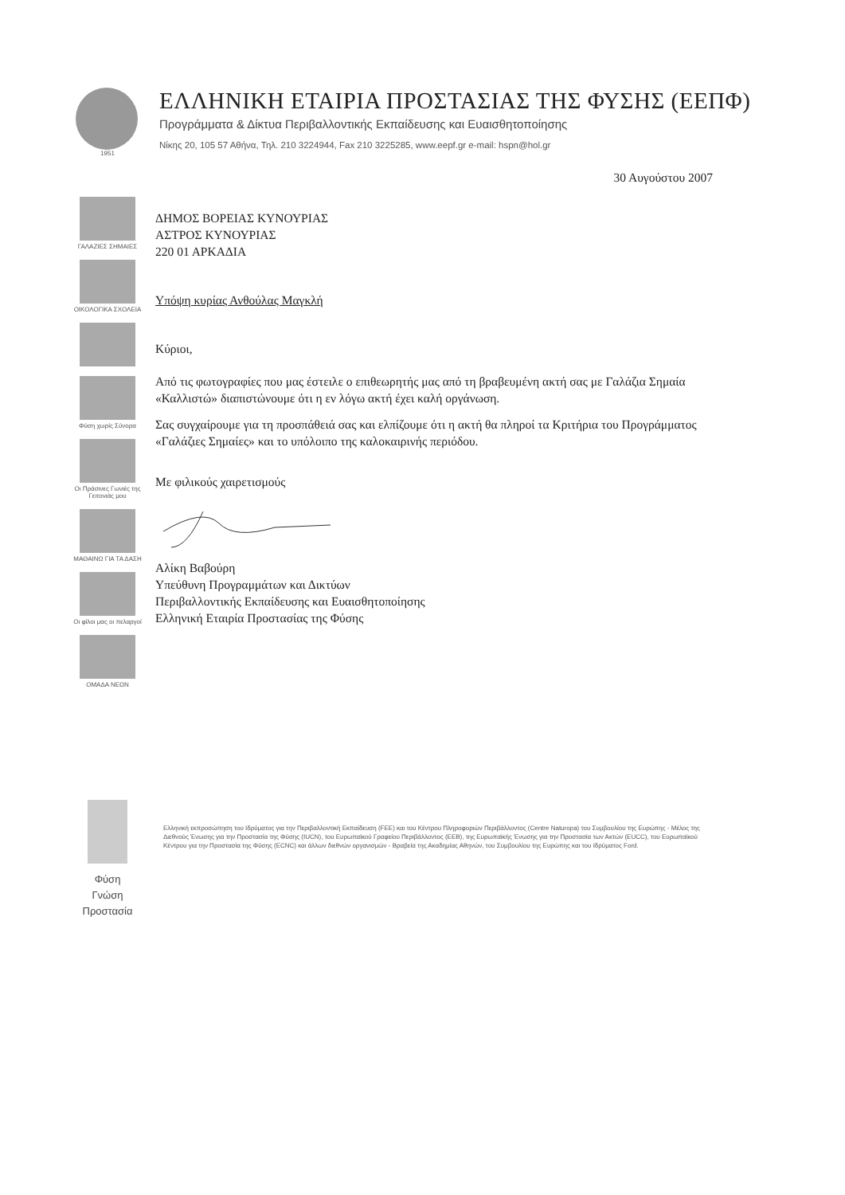1951
ΕΛΛΗΝΙΚΗ ΕΤΑΙΡΙΑ ΠΡΟΣΤΑΣΙΑΣ ΤΗΣ ΦΥΣΗΣ (ΕΕΠΦ)
Προγράμματα & Δίκτυα Περιβαλλοντικής Εκπαίδευσης και Ευαισθητοποίησης
Νίκης 20, 105 57 Αθήνα, Τηλ. 210 3224944, Fax 210 3225285, www.eepf.gr e-mail: hspn@hol.gr
ΓΑΛΑΖΙΕΣ ΣΗΜΑΙΕΣ
ΟΙΚΟΛΟΓΙΚΑ ΣΧΟΛΕΙΑ
Φύση χωρίς Σύνορα
Οι Πράσινες Γωνιές της Γειτονιάς μου
ΜΑΘΑΙΝΩ ΓΙΑ ΤΑ ΔΑΣΗ
Οι φίλοι μας οι πελαργοί
ΟΜΑΔΑ ΝΕΩΝ
30 Αυγούστου 2007
ΔΗΜΟΣ ΒΟΡΕΙΑΣ ΚΥΝΟΥΡΙΑΣ
ΑΣΤΡΟΣ ΚΥΝΟΥΡΙΑΣ
220 01 ΑΡΚΑΔΙΑ
Υπόψη κυρίας Ανθούλας Μαγκλή
Κύριοι,
Από τις φωτογραφίες που μας έστειλε ο επιθεωρητής μας από τη βραβευμένη ακτή σας με Γαλάζια Σημαία «Καλλιστώ» διαπιστώνουμε ότι η εν λόγω ακτή έχει καλή οργάνωση.
Σας συγχαίρουμε για τη προσπάθειά σας και ελπίζουμε ότι η ακτή θα πληροί τα Κριτήρια του Προγράμματος «Γαλάζιες Σημαίες» και το υπόλοιπο της καλοκαιρινής περιόδου.
Με φιλικούς χαιρετισμούς
Αλίκη Βαβούρη
Υπεύθυνη Προγραμμάτων και Δικτύων
Περιβαλλοντικής Εκπαίδευσης και Ευαισθητοποίησης
Ελληνική Εταιρία Προστασίας της Φύσης
Φύση
Γνώση
Προστασία
Ελληνική εκπροσώπηση του Ιδρύματος για την Περιβαλλοντική Εκπαίδευση (FEE) και του Κέντρου Πληροφοριών Περιβάλλοντος (Centre Naturopa) του Συμβουλίου της Ευρώπης - Μέλος της Διεθνούς Ένωσης για την Προστασία της Φύσης (IUCN), του Ευρωπαϊκού Γραφείου Περιβάλλοντος (EEB), της Ευρωπαϊκής Ένωσης για την Προστασία των Ακτών (EUCC), του Ευρωπαϊκού Κέντρου για την Προστασία της Φύσης (ECNC) και άλλων διεθνών οργανισμών - Βραβεία της Ακαδημίας Αθηνών, του Συμβουλίου της Ευρώπης και του Ιδρύματος Ford.